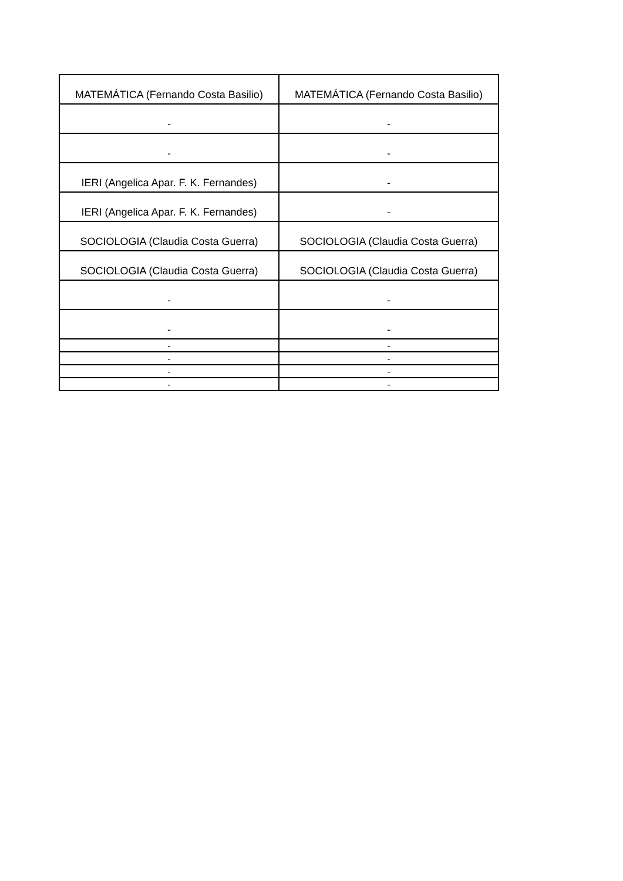| MATEMÁTICA (Fernando Costa Basilio) | MATEMÁTICA (Fernando Costa Basilio) |
| - | - |
| - | - |
| IERI (Angelica Apar. F. K. Fernandes) | - |
| IERI (Angelica Apar. F. K. Fernandes) | - |
| SOCIOLOGIA (Claudia Costa Guerra) | SOCIOLOGIA (Claudia Costa Guerra) |
| SOCIOLOGIA (Claudia Costa Guerra) | SOCIOLOGIA (Claudia Costa Guerra) |
| - | - |
| - | - |
| - | - |
| - | - |
| - | - |
| - | - |